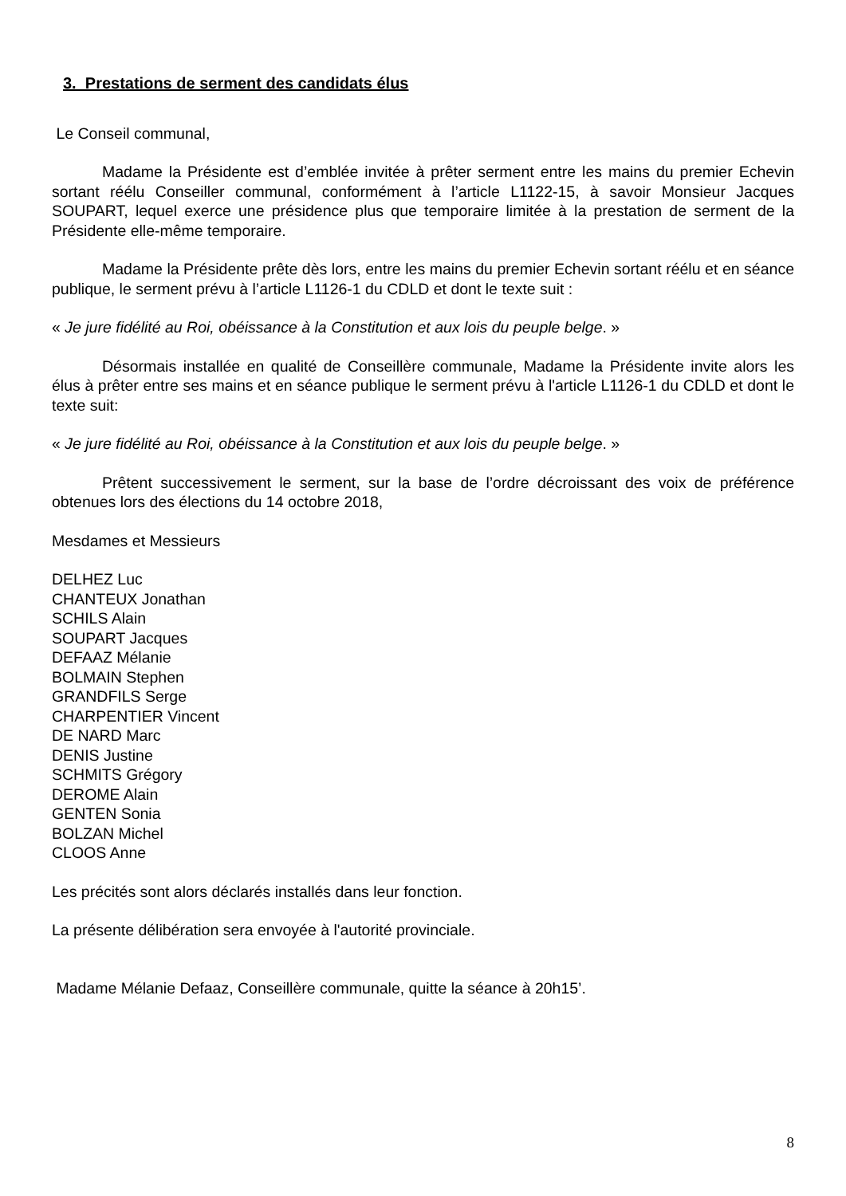3. Prestations de serment des candidats élus
Le Conseil communal,
Madame la Présidente est d’emblée invitée à prêter serment entre les mains du premier Echevin sortant réélu Conseiller communal, conformément à l’article L1122-15, à savoir Monsieur Jacques SOUPART, lequel exerce une présidence plus que temporaire limitée à la prestation de serment de la Présidente elle-même temporaire.
Madame la Présidente prête dès lors, entre les mains du premier Echevin sortant réélu et en séance publique, le serment prévu à l’article L1126-1 du CDLD et dont le texte suit :
« Je jure fidélité au Roi, obéissance à la Constitution et aux lois du peuple belge. »
Désormais installée en qualité de Conseillère communale, Madame la Présidente invite alors les élus à prêter entre ses mains et en séance publique le serment prévu à l'article L1126-1 du CDLD et dont le texte suit:
« Je jure fidélité au Roi, obéissance à la Constitution et aux lois du peuple belge. »
Prêtent successivement le serment, sur la base de l’ordre décroissant des voix de préférence obtenues lors des élections du 14 octobre 2018,
Mesdames et Messieurs
DELHEZ Luc
CHANTEUX Jonathan
SCHILS Alain
SOUPART Jacques
DEFAAZ Mélanie
BOLMAIN Stephen
GRANDFILS Serge
CHARPENTIER Vincent
DE NARD Marc
DENIS Justine
SCHMITS Grégory
DEROME Alain
GENTEN Sonia
BOLZAN Michel
CLOOS Anne
Les précités sont alors déclarés installés dans leur fonction.
La présente délibération sera envoyée à l'autorité provinciale.
Madame Mélanie Defaaz, Conseillère communale, quitte la séance à 20h15’.
8